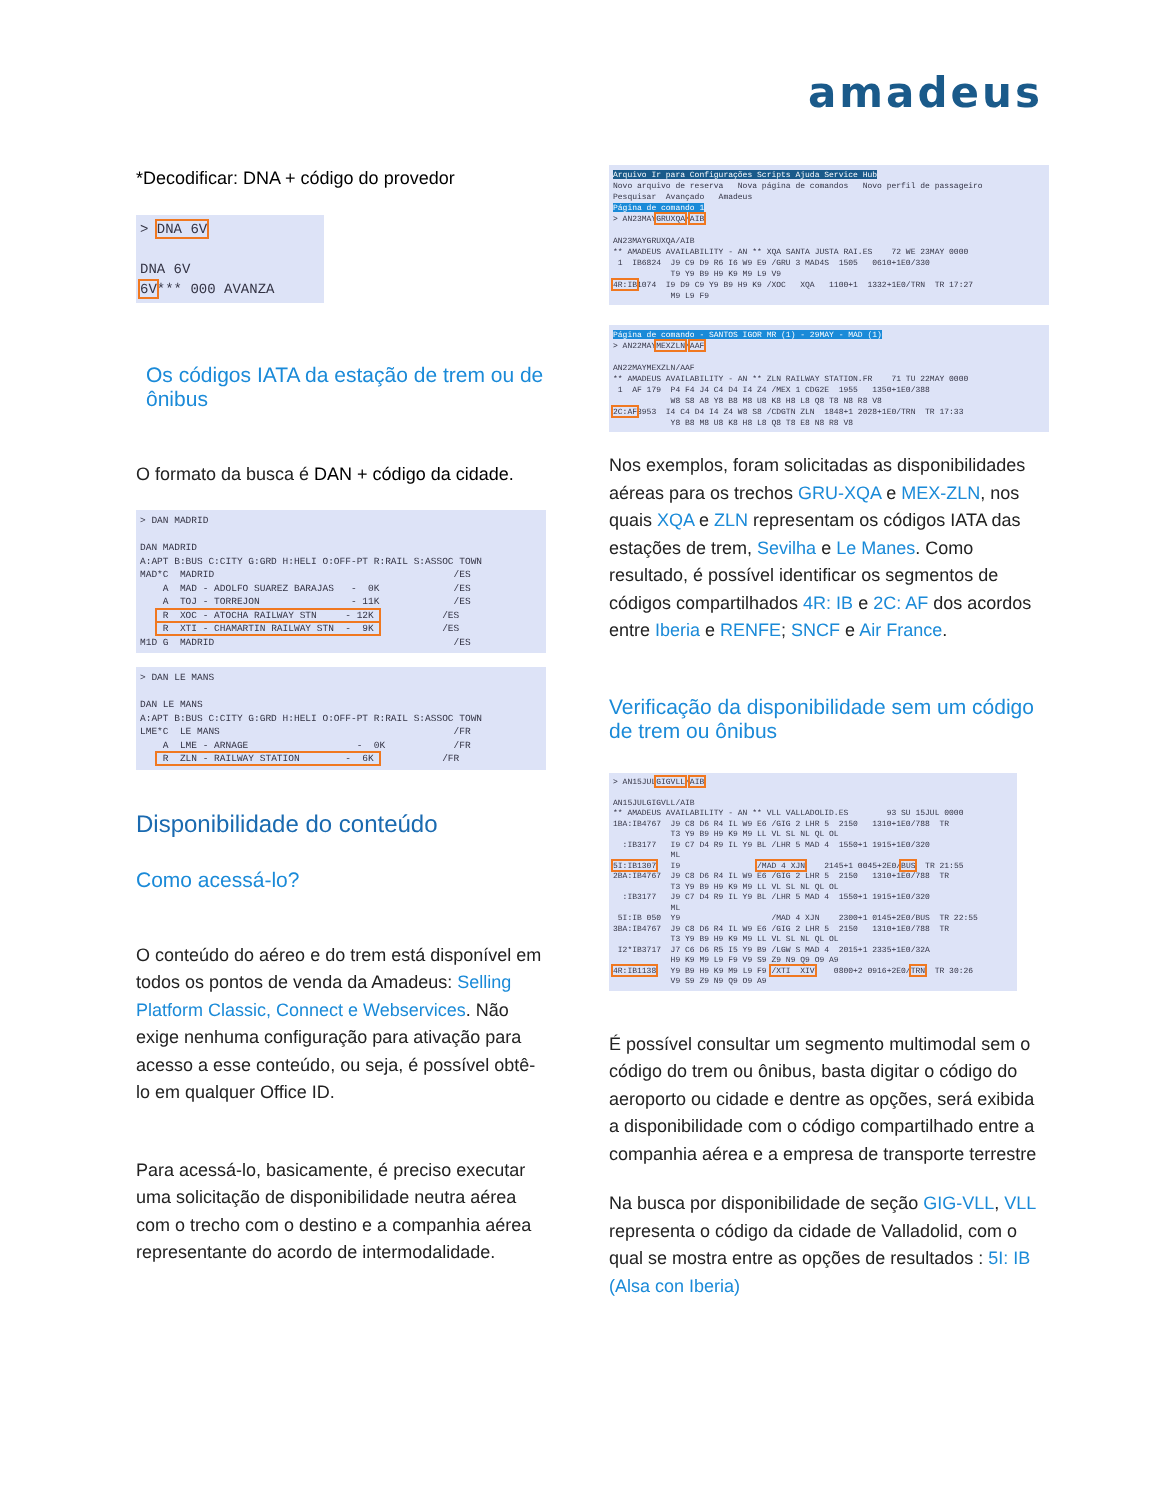amadeus
*Decodificar: DNA + código do provedor
> DNA 6V DNA 6V 6V*** 000 AVANZA
Os códigos IATA da estação de trem ou de ônibus
O formato da busca é DAN + código da cidade.
> DAN MADRID DAN MADRID A:APT B:BUS C:CITY G:GRD H:HELI O:OFF-PT R:RAIL S:ASSOC TOWN MAD*C MADRID /ES A MAD - ADOLFO SUAREZ BARAJAS - 0K /ES A TOJ - TORREJON - 11K /ES R XOC - ATOCHA RAILWAY STN - 12K /ES R XTI - CHAMARTIN RAILWAY STN - 9K /ES M1D G MADRID /ES
> DAN LE MANS DAN LE MANS A:APT B:BUS C:CITY G:GRD H:HELI O:OFF-PT R:RAIL S:ASSOC TOWN LME*C LE MANS /FR A LME - ARNAGE - 0K /FR R ZLN - RAILWAY STATION - 6K /FR
Disponibilidade do conteúdo
Como acessá-lo?
O conteúdo do aéreo e do trem está disponível em todos os pontos de venda da Amadeus: Selling Platform Classic, Connect e Webservices. Não exige nenhuma configuração para ativação para acesso a esse conteúdo, ou seja, é possível obtê-lo em qualquer Office ID.
Para acessá-lo, basicamente, é preciso executar uma solicitação de disponibilidade neutra aérea com o trecho com o destino e a companhia aérea representante do acordo de intermodalidade.
Arquivo Ir para Configurações Scripts Ajuda Service Hub Novo arquivo de reserva Nova página de comandos Novo perfil de passageiro Pesquisar Avançado Amadeus Página de comando 1 > AN23MAYGRUXQA/AIB AN23MAYGRUXQA/AIB ** AMADEUS AVAILABILITY - AN ** XQA SANTA JUSTA RAI.ES 72 WE 23MAY 0000 1 IB6824 J9 C9 D9 R6 I6 W9 E9 /GRU 3 MAD4S 1505 0610+1E0/330 T9 Y9 B9 H9 K9 M9 L9 V9 4R:IB1074 I9 D9 C9 Y9 B9 H9 K9 /XOC XQA 1100+1 1332+1E0/TRN TR 17:27 M9 L9 F9
Página de comando - SANTOS IGOR MR (1) - 29MAY - MAD (1) > AN22MAYMEXZLN/AAF AN22MAYMEXZLN/AAF ** AMADEUS AVAILABILITY - AN ** ZLN RAILWAY STATION.FR 71 TU 22MAY 0000 1 AF 179 P4 F4 J4 C4 D4 I4 Z4 /MEX 1 CDG2E 1955 1350+1E0/388 W8 S8 A8 Y8 B8 M8 U8 K8 H8 L8 Q8 T8 N8 R8 V8 2C:AF3953 I4 C4 D4 I4 Z4 W8 S8 /CDGTN ZLN 1848+1 2028+1E0/TRN TR 17:33 Y8 B8 M8 U8 K8 H8 L8 Q8 T8 E8 N8 R8 V8
Nos exemplos, foram solicitadas as disponibilidades aéreas para os trechos GRU-XQA e MEX-ZLN, nos quais XQA e ZLN representam os códigos IATA das estações de trem, Sevilha e Le Manes. Como resultado, é possível identificar os segmentos de códigos compartilhados 4R: IB e 2C: AF dos acordos entre Iberia e RENFE; SNCF e Air France.
Verificação da disponibilidade sem um código de trem ou ônibus
> AN15JULGIGVLL/AIB AN15JULGIGVLL/AIB ** AMADEUS AVAILABILITY - AN ** VLL VALLADOLID.ES 93 SU 15JUL 0000 1BA:IB4767 J9 C8 D6 R4 IL W9 E6 /GIG 2 LHR 5 2150 1310+1E0/788 TR T3 Y9 B9 H9 K9 M9 LL VL SL NL QL OL :IB3177 I9 C7 D4 R9 IL Y9 BL /LHR 5 MAD 4 1550+1 1915+1E0/320 ML 5I:IB1307 I9 /MAD 4 XJN 2145+1 0045+2E0/BUS TR 21:55 2BA:IB4767 J9 C8 D6 R4 IL W9 E6 /GIG 2 LHR 5 2150 1310+1E0/788 TR T3 Y9 B9 H9 K9 M9 LL VL SL NL QL OL :IB3177 J9 C7 D4 R9 IL Y9 BL /LHR 5 MAD 4 1550+1 1915+1E0/320 ML 5I:IB 050 Y9 /MAD 4 XJN 2300+1 0145+2E0/BUS TR 22:55 3BA:IB4767 J9 C8 D6 R4 IL W9 E6 /GIG 2 LHR 5 2150 1310+1E0/788 TR T3 Y9 B9 H9 K9 M9 LL VL SL NL QL OL I2*IB3717 J7 C6 D6 R5 I5 Y9 B9 /LGW S MAD 4 2015+1 2335+1E0/32A H9 K9 M9 L9 F9 V9 S9 Z9 N9 Q9 O9 A9 4R:IB1138 Y9 B9 H9 K9 M9 L9 F9 /XTI XIV 0800+2 0916+2E0/TRN TR 30:26 V9 S9 Z9 N9 Q9 O9 A9
É possível consultar um segmento multimodal sem o código do trem ou ônibus, basta digitar o código do aeroporto ou cidade e dentre as opções, será exibida a disponibilidade com o código compartilhado entre a companhia aérea e a empresa de transporte terrestre
Na busca por disponibilidade de seção GIG-VLL, VLL representa o código da cidade de Valladolid, com o qual se mostra entre as opções de resultados : 5I: IB (Alsa con Iberia)